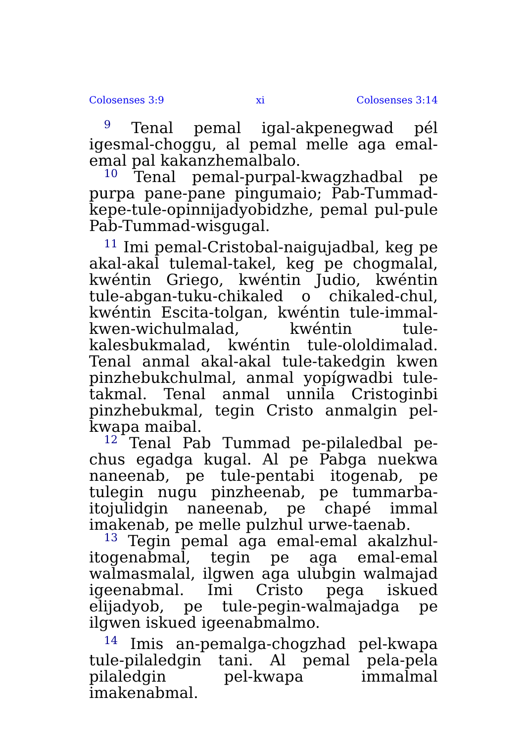Colosenses 3:9 xi Colosenses 3:14
<sup>9</sup> Tenal pemal igal-akpenegwad pél igesmal-choggu, al pemal melle aga emal-emal pal kakanzhemalbalo.
<sup>10</sup> Tenal pemal-purpal-kwagzhadbal pe purpa pane-pane pingumaio; Pab-Tummad-kepe-tule-opinnijadyobidzhe, pemal pul-pule Pab-Tummad-wisgugal.
<sup>11</sup> Imi pemal-Cristobal-naigujadbal, keg pe akal-akal tulemal-takel, keg pe chogmalal, kwéntin Griego, kwéntin Judio, kwéntin tule-abgan-tuku-chikaled o chikaled-chul, kwéntin Escita-tolgan, kwéntin tule-immal-kwen-wichulmalad, kwéntin tule-kalesbukmalad, kwéntin tule-ololdimalad. Tenal anmal akal-akal tule-takedgin kwen pinzhebukchulmal, anmal yopígwadbi tule-takmal. Tenal anmal unnila Cristoginbi pinzhebukmal, tegin Cristo anmalgin pel-kwapa maibal.
<sup>12</sup> Tenal Pab Tummad pe-pilaledbal pe-chus egadga kugal. Al pe Pabga nuekwa naneenab, pe tule-pentabi itogenab, pe tulegin nugu pinzheenab, pe tummarba-itojulidgin naneenab, pe chapé immal imakenab, pe melle pulzhul urwe-taenab.
<sup>13</sup> Tegin pemal aga emal-emal akalzhul-itogenabmal, tegin pe aga emal-emal walmasmalal, ilgwen aga ulubgin walmajad igeenabmal. Imi Cristo pega iskued elijadyob, pe tule-pegin-walmajadga pe ilgwen iskued igeenabmalmo.
<sup>14</sup> Imis an-pemalga-chogzhad pel-kwapa tule-pilaledgin tani. Al pemal pela-pela pilaledgin pel-kwapa immalmal imakenabmal.